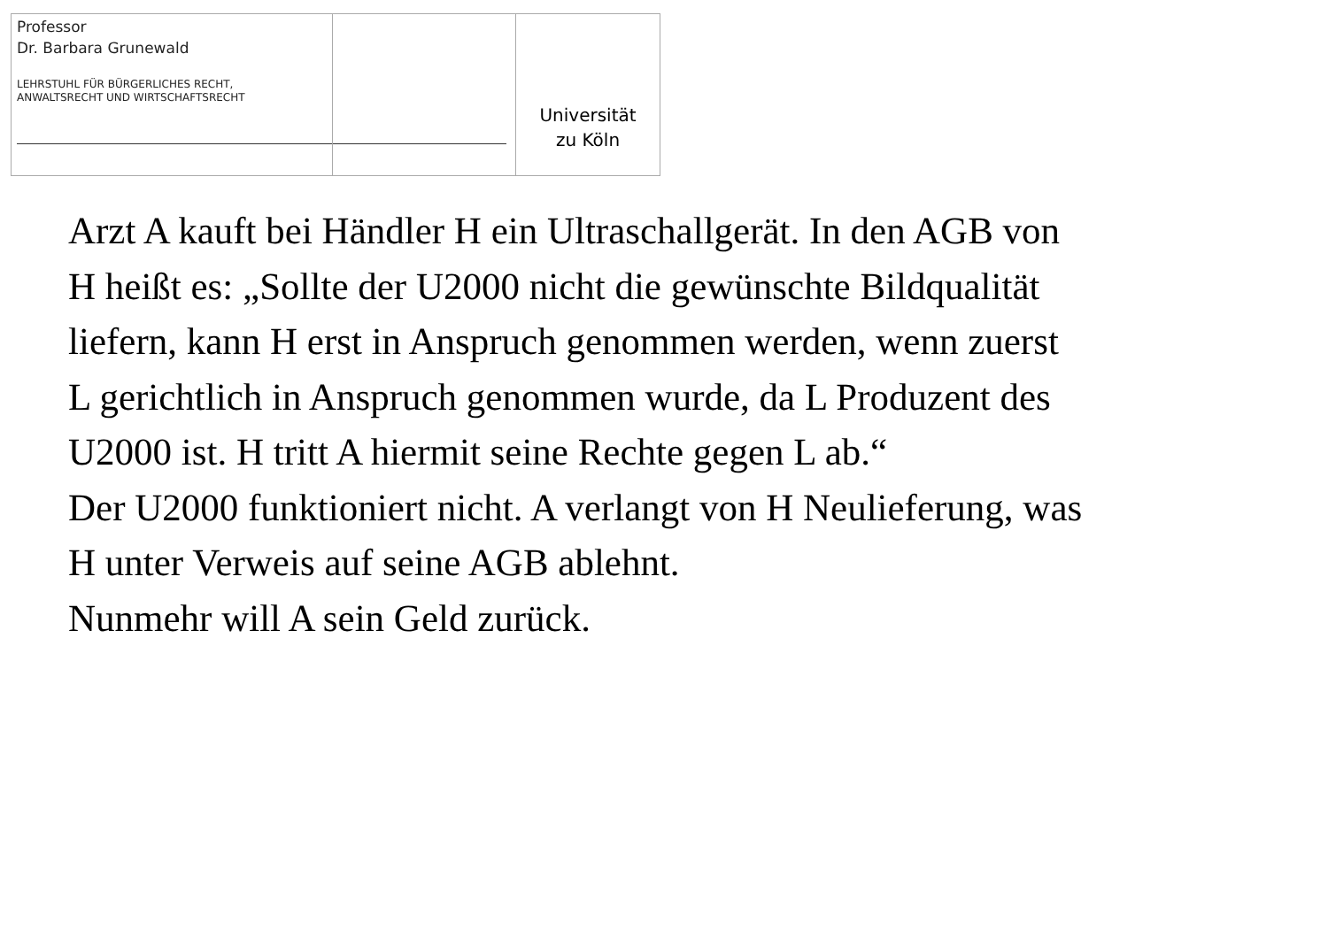Professor
Dr. Barbara Grunewald
LEHRSTUHL FÜR BÜRGERLICHES RECHT,
ANWALTSRECHT UND WIRTSCHAFTSRECHT
Universität
zu Köln
Arzt A kauft bei Händler H ein Ultraschallgerät. In den AGB von H heißt es: „Sollte der U2000 nicht die gewünschte Bildqualität liefern, kann H erst in Anspruch genommen werden, wenn zuerst L gerichtlich in Anspruch genommen wurde, da L Produzent des U2000 ist. H tritt A hiermit seine Rechte gegen L ab.“
Der U2000 funktioniert nicht. A verlangt von H Neulieferung, was H unter Verweis auf seine AGB ablehnt.
Nunmehr will A sein Geld zurück.